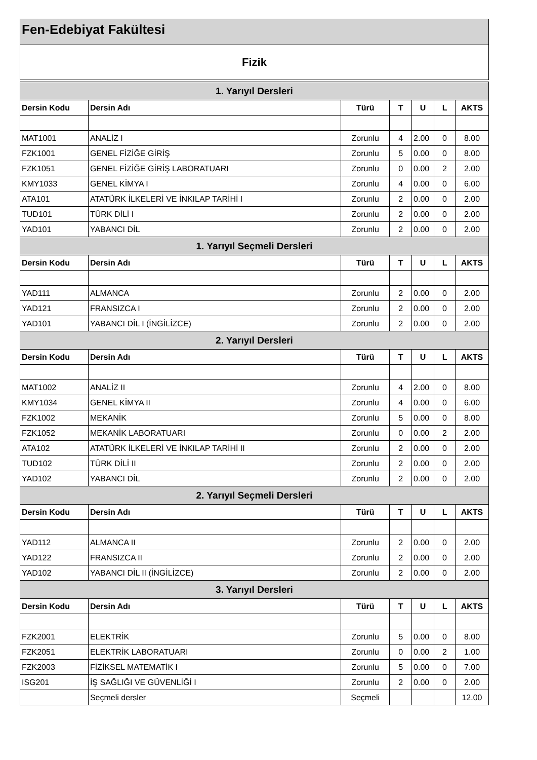Fen-Edebiyat Fakültesi
Fizik
| 1. Yarıyıl Dersleri | | | | | | |
| --- | --- | --- | --- | --- | --- | --- |
| Dersin Kodu | Dersin Adı | Türü | T | U | L | AKTS |
| MAT1001 | ANALİZ I | Zorunlu | 4 | 2.00 | 0 | 8.00 |
| FZK1001 | GENEL FİZİĞE GİRİŞ | Zorunlu | 5 | 0.00 | 0 | 8.00 |
| FZK1051 | GENEL FİZİĞE GİRİŞ LABORATUARI | Zorunlu | 0 | 0.00 | 2 | 2.00 |
| KMY1033 | GENEL KİMYA I | Zorunlu | 4 | 0.00 | 0 | 6.00 |
| ATA101 | ATATÜRK İLKELERİ VE İNKILAP TARİHİ I | Zorunlu | 2 | 0.00 | 0 | 2.00 |
| TUD101 | TÜRK DİLİ I | Zorunlu | 2 | 0.00 | 0 | 2.00 |
| YAD101 | YABANCI DİL | Zorunlu | 2 | 0.00 | 0 | 2.00 |
| 1. Yarıyıl Seçmeli Dersleri | | | | | | |
| Dersin Kodu | Dersin Adı | Türü | T | U | L | AKTS |
| YAD111 | ALMANCA | Zorunlu | 2 | 0.00 | 0 | 2.00 |
| YAD121 | FRANSIZCA I | Zorunlu | 2 | 0.00 | 0 | 2.00 |
| YAD101 | YABANCI DİL I (İNGİLİZCE) | Zorunlu | 2 | 0.00 | 0 | 2.00 |
| 2. Yarıyıl Dersleri | | | | | | |
| Dersin Kodu | Dersin Adı | Türü | T | U | L | AKTS |
| MAT1002 | ANALİZ II | Zorunlu | 4 | 2.00 | 0 | 8.00 |
| KMY1034 | GENEL KİMYA II | Zorunlu | 4 | 0.00 | 0 | 6.00 |
| FZK1002 | MEKANİK | Zorunlu | 5 | 0.00 | 0 | 8.00 |
| FZK1052 | MEKANİK LABORATUARI | Zorunlu | 0 | 0.00 | 2 | 2.00 |
| ATA102 | ATATÜRK İLKELERİ VE İNKILAP TARİHİ II | Zorunlu | 2 | 0.00 | 0 | 2.00 |
| TUD102 | TÜRK DİLİ II | Zorunlu | 2 | 0.00 | 0 | 2.00 |
| YAD102 | YABANCI DİL | Zorunlu | 2 | 0.00 | 0 | 2.00 |
| 2. Yarıyıl Seçmeli Dersleri | | | | | | |
| Dersin Kodu | Dersin Adı | Türü | T | U | L | AKTS |
| YAD112 | ALMANCA II | Zorunlu | 2 | 0.00 | 0 | 2.00 |
| YAD122 | FRANSIZCA II | Zorunlu | 2 | 0.00 | 0 | 2.00 |
| YAD102 | YABANCI DİL II (İNGİLİZCE) | Zorunlu | 2 | 0.00 | 0 | 2.00 |
| 3. Yarıyıl Dersleri | | | | | | |
| Dersin Kodu | Dersin Adı | Türü | T | U | L | AKTS |
| FZK2001 | ELEKTRİK | Zorunlu | 5 | 0.00 | 0 | 8.00 |
| FZK2051 | ELEKTRİK LABORATUARI | Zorunlu | 0 | 0.00 | 2 | 1.00 |
| FZK2003 | FİZİKSEL MATEMATİK I | Zorunlu | 5 | 0.00 | 0 | 7.00 |
| ISG201 | İŞ SAĞLIĞI VE GÜVENLİĞİ I | Zorunlu | 2 | 0.00 | 0 | 2.00 |
| | Seçmeli dersler | Seçmeli | | | | 12.00 |